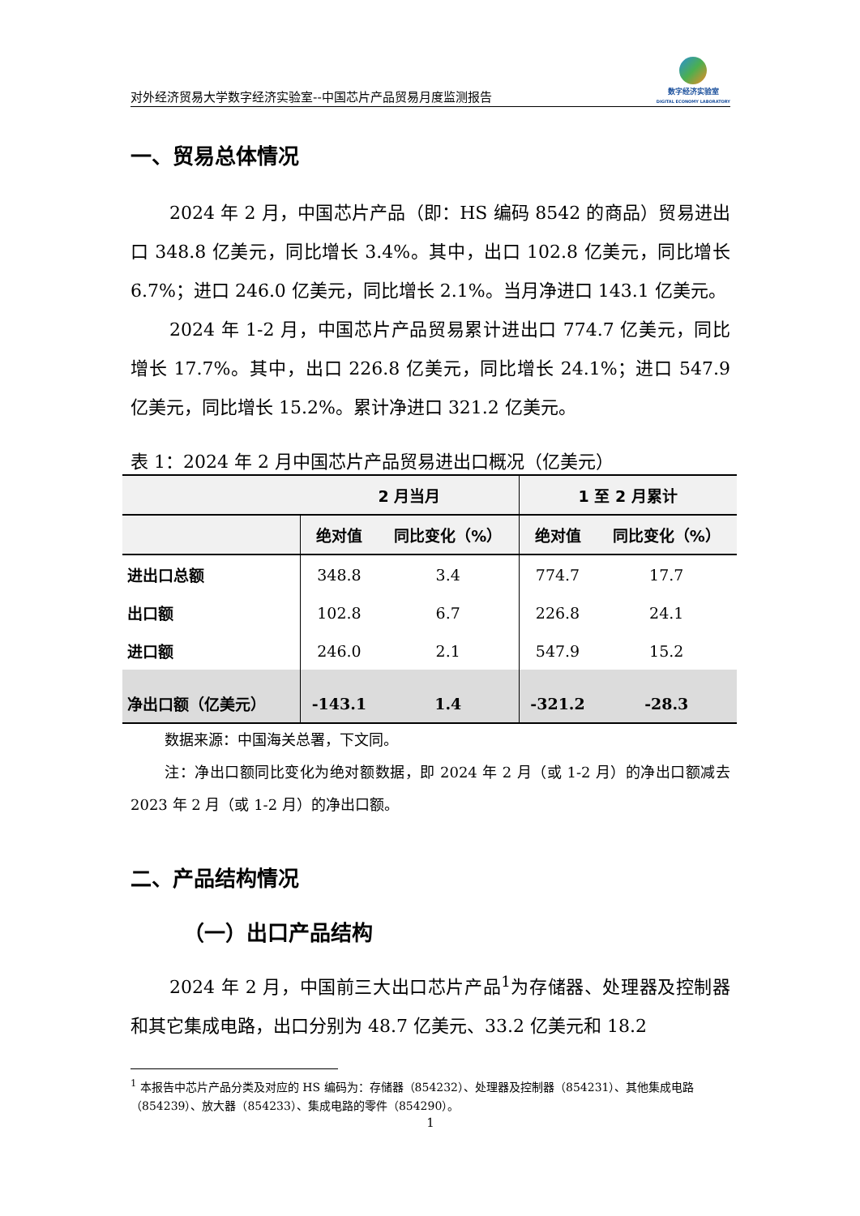对外经济贸易大学数字经济实验室--中国芯片产品贸易月度监测报告
数字经济实验室
DIGITAL ECONOMY LABORATORY
一、贸易总体情况
2024 年 2 月，中国芯片产品（即：HS 编码 8542 的商品）贸易进出口 348.8 亿美元，同比增长 3.4%。其中，出口 102.8 亿美元，同比增长 6.7%；进口 246.0 亿美元，同比增长 2.1%。当月净进口 143.1 亿美元。
2024 年 1-2 月，中国芯片产品贸易累计进出口 774.7 亿美元，同比增长 17.7%。其中，出口 226.8 亿美元，同比增长 24.1%；进口 547.9 亿美元，同比增长 15.2%。累计净进口 321.2 亿美元。
表 1：2024 年 2 月中国芯片产品贸易进出口概况（亿美元）
| | 2 月当月 | | 1 至 2 月累计 | |
| --- | --- | --- | --- | --- |
| | 绝对值 | 同比变化（%） | 绝对值 | 同比变化（%） |
| 进出口总额 | 348.8 | 3.4 | 774.7 | 17.7 |
| 出口额 | 102.8 | 6.7 | 226.8 | 24.1 |
| 进口额 | 246.0 | 2.1 | 547.9 | 15.2 |
| 净出口额（亿美元） | -143.1 | 1.4 | -321.2 | -28.3 |
数据来源：中国海关总署，下文同。
注：净出口额同比变化为绝对额数据，即 2024 年 2 月（或 1-2 月）的净出口额减去 2023 年 2 月（或 1-2 月）的净出口额。
二、产品结构情况
（一）出口产品结构
2024 年 2 月，中国前三大出口芯片产品<sup>1</sup>为存储器、处理器及控制器和其它集成电路，出口分别为 48.7 亿美元、33.2 亿美元和 18.2
<sup>1</sup> 本报告中芯片产品分类及对应的 HS 编码为：存储器（854232）、处理器及控制器（854231）、其他集成电路（854239）、放大器（854233）、集成电路的零件（854290）。
1